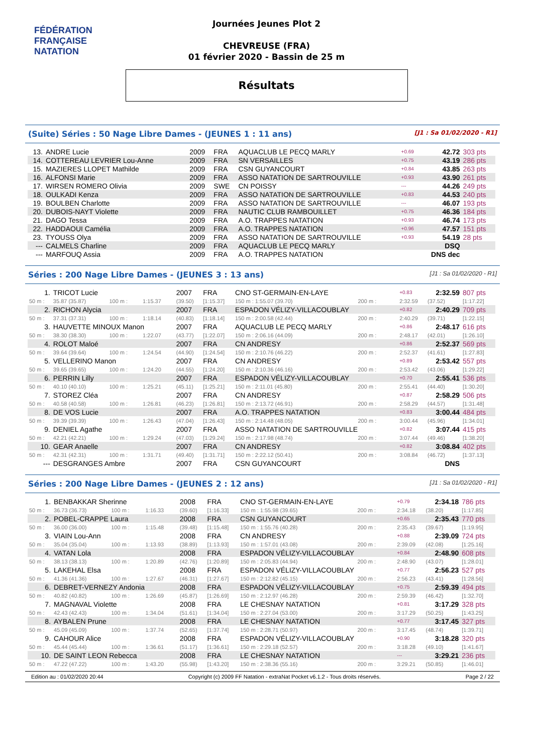FÉDÉRATION FRANÇAISE
NATATION
Journées Jeunes Plot 2
CHEVREUSE (FRA)
01 février 2020 - Bassin de 25 m
Résultats
(Suite) Séries : 50 Nage Libre Dames - (JEUNES 1 : 11 ans) [J1 : Sa 01/02/2020 - R1]
| 13. | ANDRE Lucie | 2009 | FRA | AQUACLUB LE PECQ MARLY | +0.69 | 42.72 | 303 pts |
| 14. | COTTEREAU LEVRIER Lou-Anne | 2009 | FRA | SN VERSAILLES | +0.75 | 43.19 | 286 pts |
| 15. | MAZIERES LLOPET Mathilde | 2009 | FRA | CSN GUYANCOURT | +0.84 | 43.85 | 263 pts |
| 16. | ALFONSI Marie | 2009 | FRA | ASSO NATATION DE SARTROUVILLE | +0.93 | 43.90 | 261 pts |
| 17. | WIRSEN ROMERO Olivia | 2009 | SWE | CN POISSY | --- | 44.26 | 249 pts |
| 18. | OULKADI Kenza | 2009 | FRA | ASSO NATATION DE SARTROUVILLE | +0.83 | 44.53 | 240 pts |
| 19. | BOULBEN Charlotte | 2009 | FRA | ASSO NATATION DE SARTROUVILLE | --- | 46.07 | 193 pts |
| 20. | DUBOIS-NAYT Violette | 2009 | FRA | NAUTIC CLUB RAMBOUILLET | +0.75 | 46.36 | 184 pts |
| 21. | DAGO Tessa | 2009 | FRA | A.O. TRAPPES NATATION | +0.93 | 46.74 | 173 pts |
| 22. | HADDAOUI Camélia | 2009 | FRA | A.O. TRAPPES NATATION | +0.96 | 47.57 | 151 pts |
| 23. | TYOUSS Olya | 2009 | FRA | ASSO NATATION DE SARTROUVILLE | +0.93 | 54.19 | 28 pts |
| --- | CALMELS Charline | 2009 | FRA | AQUACLUB LE PECQ MARLY | | DSQ | |
| --- | MARFOUQ Assia | 2009 | FRA | A.O. TRAPPES NATATION | | DNS dec | |
Séries : 200 Nage Libre Dames - (JEUNES 3 : 13 ans) [J1 : Sa 01/02/2020 - R1]
| 1. | TRICOT Lucie | | | 2007 | FRA | CNO ST-GERMAIN-EN-LAYE | | | +0.83 | 2:32.59 | 807 pts |
| 50 m : | 35.87 (35.87) | 100 m : | 1:15.37 | (39.50) | [1:15.37] | 150 m : 1:55.07 (39.70) | | 200 m : | 2:32.59 | (37.52) | [1:17.22] |
| 2. | RICHON Alycia | | | 2007 | FRA | ESPADON VÉLIZY-VILLACOUBLAY | | | +0.82 | 2:40.29 | 709 pts |
| 50 m : | 37.31 (37.31) | 100 m : | 1:18.14 | (40.83) | [1:18.14] | 150 m : 2:00.58 (42.44) | | 200 m : | 2:40.29 | (39.71) | [1:22.15] |
| 3. | HAUVETTE MINOUX Manon | | | 2007 | FRA | AQUACLUB LE PECQ MARLY | | | +0.86 | 2:48.17 | 616 pts |
| 50 m : | 38.30 (38.30) | 100 m : | 1:22.07 | (43.77) | [1:22.07] | 150 m : 2:06.16 (44.09) | | 200 m : | 2:48.17 | (42.01) | [1:26.10] |
| 4. | ROLOT Maloé | | | 2007 | FRA | CN ANDRESY | | | +0.86 | 2:52.37 | 569 pts |
| 50 m : | 39.64 (39.64) | 100 m : | 1:24.54 | (44.90) | [1:24.54] | 150 m : 2:10.76 (46.22) | | 200 m : | 2:52.37 | (41.61) | [1:27.83] |
| 5. | VELLERINO Manon | | | 2007 | FRA | CN ANDRESY | | | +0.89 | 2:53.42 | 557 pts |
| 50 m : | 39.65 (39.65) | 100 m : | 1:24.20 | (44.55) | [1:24.20] | 150 m : 2:10.36 (46.16) | | 200 m : | 2:53.42 | (43.06) | [1:29.22] |
| 6. | PERRIN Lilly | | | 2007 | FRA | ESPADON VÉLIZY-VILLACOUBLAY | | | +0.70 | 2:55.41 | 536 pts |
| 50 m : | 40.10 (40.10) | 100 m : | 1:25.21 | (45.11) | [1:25.21] | 150 m : 2:11.01 (45.80) | | 200 m : | 2:55.41 | (44.40) | [1:30.20] |
| 7. | STOREZ Cléa | | | 2007 | FRA | CN ANDRESY | | | +0.87 | 2:58.29 | 506 pts |
| 50 m : | 40.58 (40.58) | 100 m : | 1:26.81 | (46.23) | [1:26.81] | 150 m : 2:13.72 (46.91) | | 200 m : | 2:58.29 | (44.57) | [1:31.48] |
| 8. | DE VOS Lucie | | | 2007 | FRA | A.O. TRAPPES NATATION | | | +0.83 | 3:00.44 | 484 pts |
| 50 m : | 39.39 (39.39) | 100 m : | 1:26.43 | (47.04) | [1:26.43] | 150 m : 2:14.48 (48.05) | | 200 m : | 3:00.44 | (45.96) | [1:34.01] |
| 9. | DENIEL Agathe | | | 2007 | FRA | ASSO NATATION DE SARTROUVILLE | | | +0.82 | 3:07.44 | 415 pts |
| 50 m : | 42.21 (42.21) | 100 m : | 1:29.24 | (47.03) | [1:29.24] | 150 m : 2:17.98 (48.74) | | 200 m : | 3:07.44 | (49.46) | [1:38.20] |
| 10. | GEAR Anaelle | | | 2007 | FRA | CN ANDRESY | | | +0.82 | 3:08.84 | 402 pts |
| 50 m : | 42.31 (42.31) | 100 m : | 1:31.71 | (49.40) | [1:31.71] | 150 m : 2:22.12 (50.41) | | 200 m : | 3:08.84 | (46.72) | [1:37.13] |
| --- | DESGRANGES Ambre | | | 2007 | FRA | CSN GUYANCOURT | | | | DNS | |
Séries : 200 Nage Libre Dames - (JEUNES 2 : 12 ans) [J1 : Sa 01/02/2020 - R1]
| 1. | BENBAKKAR Sherinne | | | 2008 | FRA | CNO ST-GERMAIN-EN-LAYE | | | +0.79 | 2:34.18 | 786 pts |
| 50 m : | 36.73 (36.73) | 100 m : | 1:16.33 | (39.60) | [1:16.33] | 150 m : 1:55.98 (39.65) | | 200 m : | 2:34.18 | (38.20) | [1:17.85] |
| 2. | POBEL-CRAPPE Laura | | | 2008 | FRA | CSN GUYANCOURT | | | +0.65 | 2:35.43 | 770 pts |
| 50 m : | 36.00 (36.00) | 100 m : | 1:15.48 | (39.48) | [1:15.48] | 150 m : 1:55.76 (40.28) | | 200 m : | 2:35.43 | (39.67) | [1:19.95] |
| 3. | VIAIN Lou-Ann | | | 2008 | FRA | CN ANDRESY | | | +0.88 | 2:39.09 | 724 pts |
| 50 m : | 35.04 (35.04) | 100 m : | 1:13.93 | (38.89) | [1:13.93] | 150 m : 1:57.01 (43.08) | | 200 m : | 2:39.09 | (42.08) | [1:25.16] |
| 4. | VATAN Lola | | | 2008 | FRA | ESPADON VÉLIZY-VILLACOUBLAY | | | +0.84 | 2:48.90 | 608 pts |
| 50 m : | 38.13 (38.13) | 100 m : | 1:20.89 | (42.76) | [1:20.89] | 150 m : 2:05.83 (44.94) | | 200 m : | 2:48.90 | (43.07) | [1:28.01] |
| 5. | LAKEHAL Elsa | | | 2008 | FRA | ESPADON VÉLIZY-VILLACOUBLAY | | | +0.77 | 2:56.23 | 527 pts |
| 50 m : | 41.36 (41.36) | 100 m : | 1:27.67 | (46.31) | [1:27.67] | 150 m : 2:12.82 (45.15) | | 200 m : | 2:56.23 | (43.41) | [1:28.56] |
| 6. | DEBRET-VERNEZY Andonia | | | 2008 | FRA | ESPADON VÉLIZY-VILLACOUBLAY | | | +0.75 | 2:59.39 | 494 pts |
| 50 m : | 40.82 (40.82) | 100 m : | 1:26.69 | (45.87) | [1:26.69] | 150 m : 2:12.97 (46.28) | | 200 m : | 2:59.39 | (46.42) | [1:32.70] |
| 7. | MAGNAVAL Violette | | | 2008 | FRA | LE CHESNAY NATATION | | | +0.81 | 3:17.29 | 328 pts |
| 50 m : | 42.43 (42.43) | 100 m : | 1:34.04 | (51.61) | [1:34.04] | 150 m : 2:27.04 (53.00) | | 200 m : | 3:17.29 | (50.25) | [1:43.25] |
| 8. | AYBALEN Prune | | | 2008 | FRA | LE CHESNAY NATATION | | | +0.77 | 3:17.45 | 327 pts |
| 50 m : | 45.09 (45.09) | 100 m : | 1:37.74 | (52.65) | [1:37.74] | 150 m : 2:28.71 (50.97) | | 200 m : | 3:17.45 | (48.74) | [1:39.71] |
| 9. | CAHOUR Alice | | | 2008 | FRA | ESPADON VÉLIZY-VILLACOUBLAY | | | +0.90 | 3:18.28 | 320 pts |
| 50 m : | 45.44 (45.44) | 100 m : | 1:36.61 | (51.17) | [1:36.61] | 150 m : 2:29.18 (52.57) | | 200 m : | 3:18.28 | (49.10) | [1:41.67] |
| 10. | DE SAINT LEON Rebecca | | | 2008 | FRA | LE CHESNAY NATATION | | | --- | 3:29.21 | 236 pts |
| 50 m : | 47.22 (47.22) | 100 m : | 1:43.20 | (55.98) | [1:43.20] | 150 m : 2:38.36 (55.16) | | 200 m : | 3:29.21 | (50.85) | [1:46.01] |
Edition au : 01/02/2020 20:44 Copyright (c) 2009 FF Natation - extraNat Pocket v6.1.2 - Tous droits réservés. Page 2 / 22